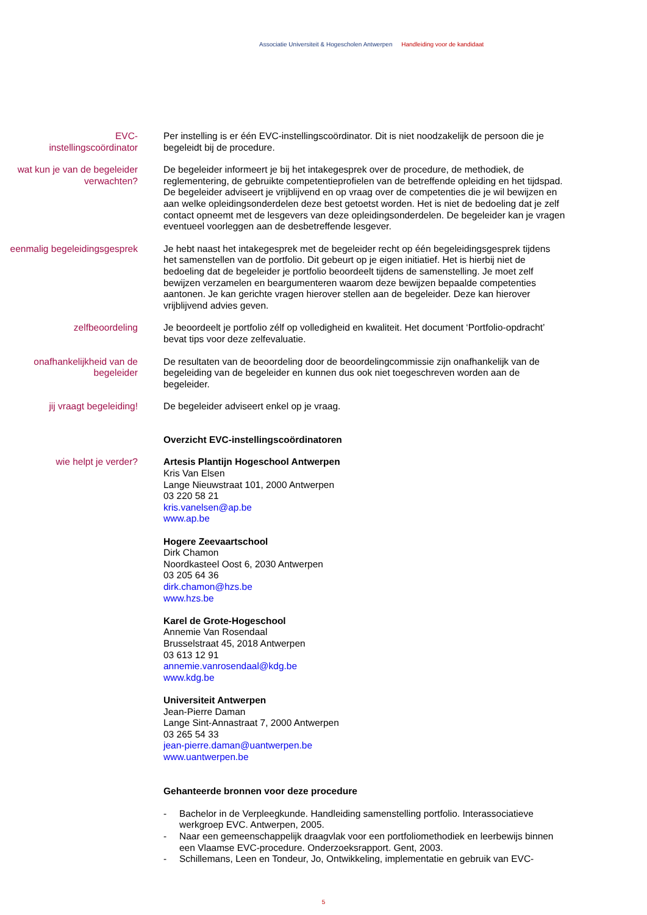Associatie Universiteit & Hogescholen Antwerpen Handleiding voor de kandidaat
EVC-
instellingscoördinator
Per instelling is er één EVC-instellingscoördinator. Dit is niet noodzakelijk de persoon die je begeleidt bij de procedure.
wat kun je van de begeleider verwachten?
De begeleider informeert je bij het intakegesprek over de procedure, de methodiek, de reglementering, de gebruikte competentieprofielen van de betreffende opleiding en het tijdspad.
De begeleider adviseert je vrijblijvend en op vraag over de competenties die je wil bewijzen en aan welke opleidingsonderdelen deze best getoetst worden. Het is niet de bedoeling dat je zelf contact opneemt met de lesgevers van deze opleidingsonderdelen. De begeleider kan je vragen eventueel voorleggen aan de desbetreffende lesgever.
eenmalig begeleidingsgesprek Je hebt naast het intakegesprek met de begeleider recht op één begeleidingsgesprek tijdens het samenstellen van de portfolio. Dit gebeurt op je eigen initiatief. Het is hierbij niet de bedoeling dat de begeleider je portfolio beoordeelt tijdens de samenstelling. Je moet zelf bewijzen verzamelen en beargumenteren waarom deze bewijzen bepaalde competenties aantonen. Je kan gerichte vragen hierover stellen aan de begeleider. Deze kan hierover vrijblijvend advies geven.
zelfbeoordeling Je beoordeelt je portfolio zélf op volledigheid en kwaliteit. Het document ‘Portfolio-opdracht’ bevat tips voor deze zelfevaluatie.
onafhankelijkheid van de begeleider
De resultaten van de beoordeling door de beoordelingcommissie zijn onafhankelijk van de begeleiding van de begeleider en kunnen dus ook niet toegeschreven worden aan de begeleider.
jij vraagt begeleiding! De begeleider adviseert enkel op je vraag.
Overzicht EVC-instellingscoördinatoren
wie helpt je verder? Artesis Plantijn Hogeschool Antwerpen
Kris Van Elsen
Lange Nieuwstraat 101, 2000 Antwerpen
03 220 58 21
kris.vanelsen@ap.be
www.ap.be
Hogere Zeevaartschool
Dirk Chamon
Noordkasteel Oost 6, 2030 Antwerpen
03 205 64 36
dirk.chamon@hzs.be
www.hzs.be
Karel de Grote-Hogeschool
Annemie Van Rosendaal
Brusselstraat 45, 2018 Antwerpen
03 613 12 91
annemie.vanrosendaal@kdg.be
www.kdg.be
Universiteit Antwerpen
Jean-Pierre Daman
Lange Sint-Annastraat 7, 2000 Antwerpen
03 265 54 33
jean-pierre.daman@uantwerpen.be
www.uantwerpen.be
Gehanteerde bronnen voor deze procedure
- Bachelor in de Verpleegkunde. Handleiding samenstelling portfolio. Interassociatieve werkgroep EVC. Antwerpen, 2005.
- Naar een gemeenschappelijk draagvlak voor een portfoliomethodiek en leerbewijs binnen een Vlaamse EVC-procedure. Onderzoeksrapport. Gent, 2003.
- Schillemans, Leen en Tondeur, Jo, Ontwikkeling, implementatie en gebruik van EVC-
5